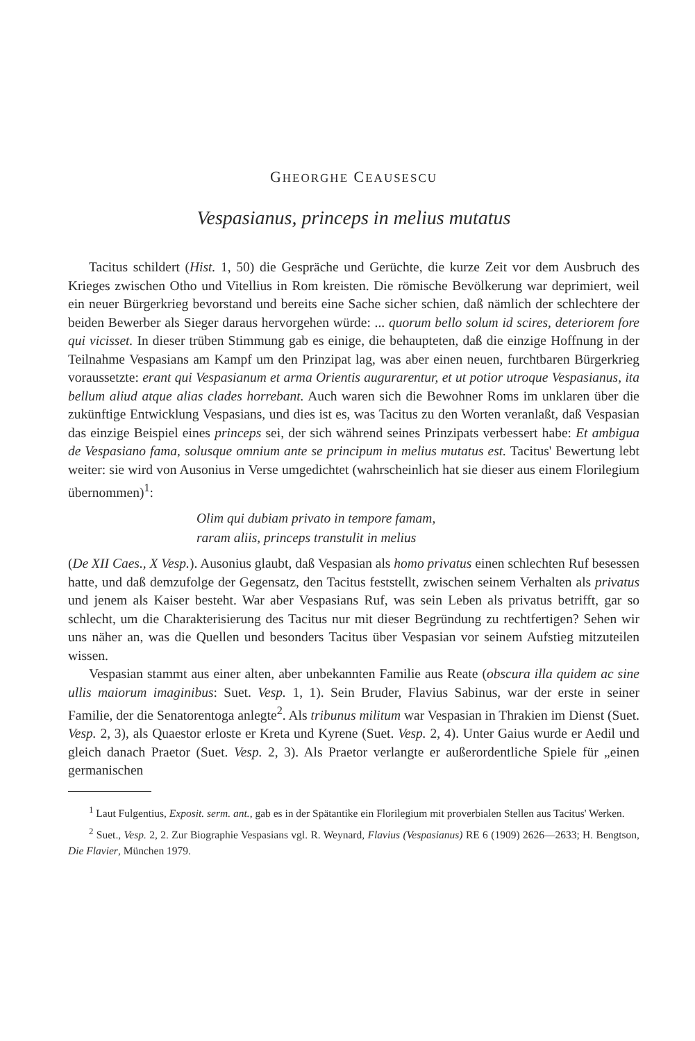GHEORGHE CEAUSESCU
Vespasianus, princeps in melius mutatus
Tacitus schildert (Hist. 1, 50) die Gespräche und Gerüchte, die kurze Zeit vor dem Ausbruch des Krieges zwischen Otho und Vitellius in Rom kreisten. Die römische Bevölkerung war deprimiert, weil ein neuer Bürgerkrieg bevorstand und bereits eine Sache sicher schien, daß nämlich der schlechtere der beiden Bewerber als Sieger daraus hervorgehen würde: ... quorum bello solum id scires, deteriorem fore qui vicisset. In dieser trüben Stimmung gab es einige, die behaupteten, daß die einzige Hoffnung in der Teilnahme Vespasians am Kampf um den Prinzipat lag, was aber einen neuen, furchtbaren Bürgerkrieg voraussetzte: erant qui Vespasianum et arma Orientis augurarentur, et ut potior utroque Vespasianus, ita bellum aliud atque alias clades horrebant. Auch waren sich die Bewohner Roms im unklaren über die zukünftige Entwicklung Vespasians, und dies ist es, was Tacitus zu den Worten veranlaßt, daß Vespasian das einzige Beispiel eines princeps sei, der sich während seines Prinzipats verbessert habe: Et ambigua de Vespasiano fama, solusque omnium ante se principum in melius mutatus est. Tacitus' Bewertung lebt weiter: sie wird von Ausonius in Verse umgedichtet (wahrscheinlich hat sie dieser aus einem Florilegium übernommen)<sup>1</sup>:
Olim qui dubiam privato in tempore famam,
raram aliis, princeps transtulit in melius
(De XII Caes., X Vesp.). Ausonius glaubt, daß Vespasian als homo privatus einen schlechten Ruf besessen hatte, und daß demzufolge der Gegensatz, den Tacitus feststellt, zwischen seinem Verhalten als privatus und jenem als Kaiser besteht. War aber Vespasians Ruf, was sein Leben als privatus betrifft, gar so schlecht, um die Charakterisierung des Tacitus nur mit dieser Begründung zu rechtfertigen? Sehen wir uns näher an, was die Quellen und besonders Tacitus über Vespasian vor seinem Aufstieg mitzuteilen wissen.
Vespasian stammt aus einer alten, aber unbekannten Familie aus Reate (obscura illa quidem ac sine ullis maiorum imaginibus: Suet. Vesp. 1, 1). Sein Bruder, Flavius Sabinus, war der erste in seiner Familie, der die Senatorentoga anlegte<sup>2</sup>. Als tribunus militum war Vespasian in Thrakien im Dienst (Suet. Vesp. 2, 3), als Quaestor erloste er Kreta und Kyrene (Suet. Vesp. 2, 4). Unter Gaius wurde er Aedil und gleich danach Praetor (Suet. Vesp. 2, 3). Als Praetor verlangte er außerordentliche Spiele für „einen germanischen
<sup>1</sup> Laut Fulgentius, Exposit. serm. ant., gab es in der Spätantike ein Florilegium mit proverbialen Stellen aus Tacitus' Werken.
<sup>2</sup> Suet., Vesp. 2, 2. Zur Biographie Vespasians vgl. R. Weynard, Flavius (Vespasianus) RE 6 (1909) 2626—2633; H. Bengtson, Die Flavier, München 1979.